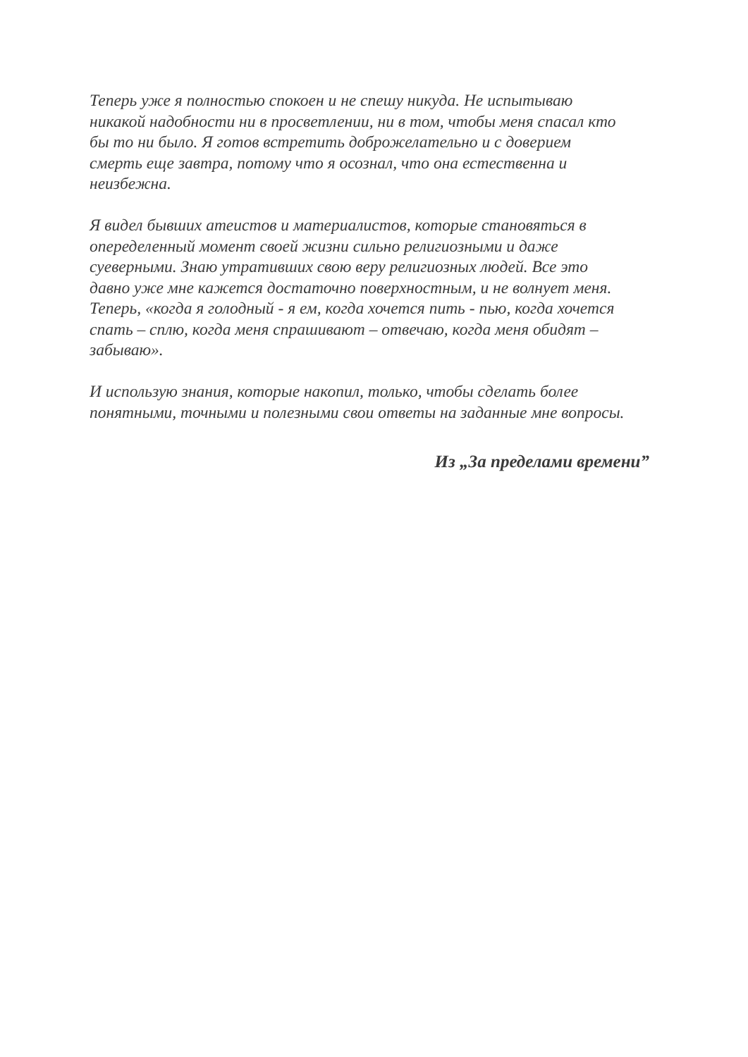Теперь уже я полностью спокоен и не спешу никуда. Не испытываю
никакой надобности ни в просветлении, ни в том, чтобы меня спасал кто
бы то ни было. Я готов встретить доброжелательно и с доверием
смерть еще завтра, потому что я осознал, что она естественна и
неизбежна.
Я видел бывших атеистов и материалистов, которые становяться в
опеределенный момент своей жизни сильно религиозными и даже
суеверными. Знаю утративших свою веру религиозных людей. Все это
давно уже мне кажется достаточно поверхностным, и не волнует меня.
Теперь, «когда я голодный - я ем, когда хочется пить - пью, когда хочется
спать – сплю, когда меня спрашивают – отвечаю, когда меня обидят –
забываю».
И использую знания, которые накопил, только, чтобы сделать более
понятными, точными и полезными свои ответы на заданные мне вопросы.
Из „За пределами времени”